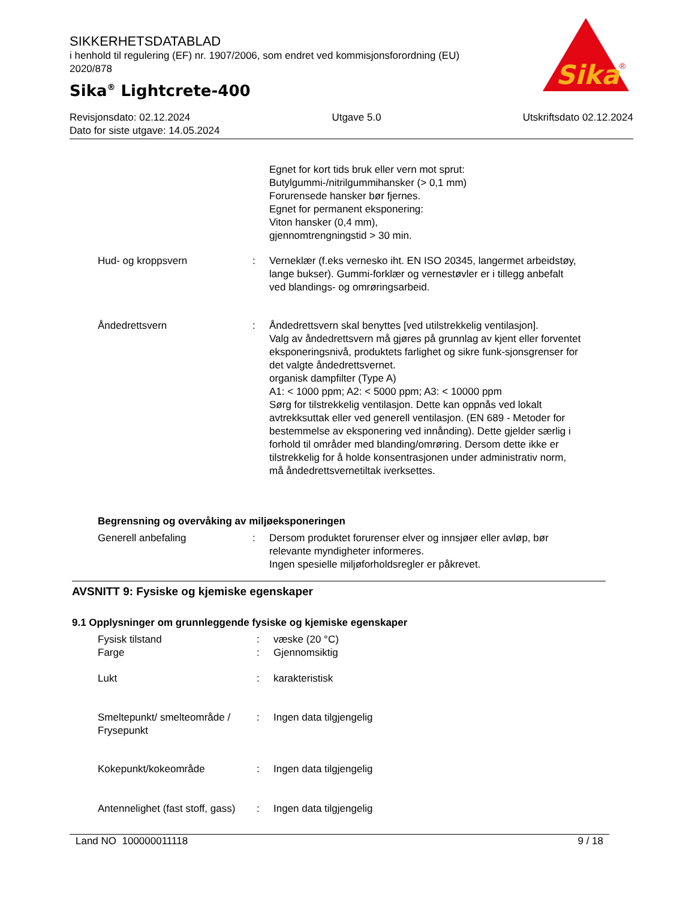SIKKERHETSDATABLAD
i henhold til regulering (EF) nr. 1907/2006, som endret ved kommisjonsforordning (EU) 2020/878
Sika<sup>®</sup> Lightcrete-400
Sika
®
Revisjonsdato: 02.12.2024 Utgave 5.0 Utskriftsdato 02.12.2024
Dato for siste utgave: 14.05.2024
Egnet for kort tids bruk eller vern mot sprut:
Butylgummi-/nitrilgummihansker (> 0,1 mm)
Forurensede hansker bør fjernes.
Egnet for permanent eksponering:
Viton hansker (0,4 mm),
gjennomtrengningstid > 30 min.
Hud- og kroppsvern : Verneklær (f.eks vernesko iht. EN ISO 20345, langermet arbeidstøy, lange bukser). Gummi-forklær og vernestøvler er i tillegg anbefalt ved blandings- og omrøringsarbeid.
Åndedrettsvern : Åndedrettsvern skal benyttes [ved utilstrekkelig ventilasjon].
Valg av åndedrettsvern må gjøres på grunnlag av kjent eller forventet eksponeringsnivå, produktets farlighet og sikre funk-sjonsgrenser for det valgte åndedrettsvernet.
organisk dampfilter (Type A)
A1: < 1000 ppm; A2: < 5000 ppm; A3: < 10000 ppm
Sørg for tilstrekkelig ventilasjon. Dette kan oppnås ved lokalt avtrekksuttak eller ved generell ventilasjon. (EN 689 - Metoder for bestemmelse av eksponering ved innånding). Dette gjelder særlig i forhold til områder med blanding/omrøring. Dersom dette ikke er tilstrekkelig for å holde konsentrasjonen under administrativ norm, må åndedrettsvernetiltak iverksettes.
Begrensning og overvåking av miljøeksponeringen
Generell anbefaling : Dersom produktet forurenser elver og innsjøer eller avløp, bør relevante myndigheter informeres.
Ingen spesielle miljøforholdsregler er påkrevet.
AVSNITT 9: Fysiske og kjemiske egenskaper
9.1 Opplysninger om grunnleggende fysiske og kjemiske egenskaper
Fysisk tilstand : væske (20 °C)
Farge : Gjennomsiktig
Lukt : karakteristisk
Smeltepunkt/ smelteområde / Frysepunkt
: Ingen data tilgjengelig
Kokepunkt/kokeområde : Ingen data tilgjengelig
Antennelighet (fast stoff, gass)
: Ingen data tilgjengelig
Land NO 100000011118 9 / 18